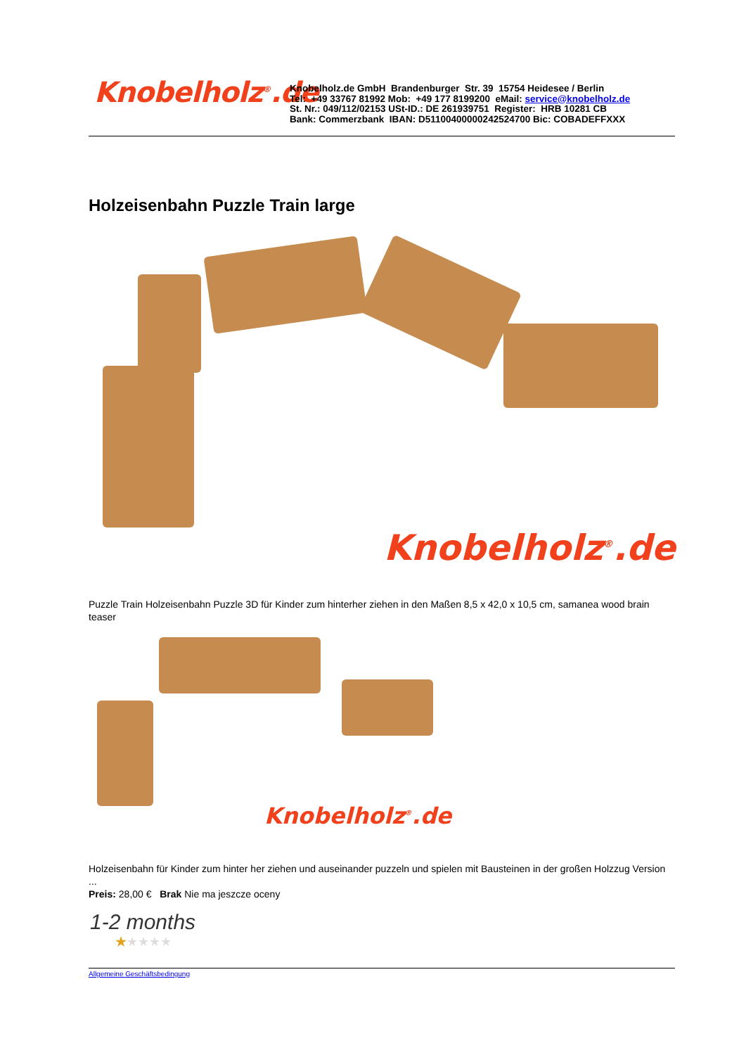Knobelholz<sup>®</sup>.de
Knobelholz.de GmbH Brandenburger Str. 39 15754 Heidesee / Berlin
Tel: +49 33767 81992 Mob: +49 177 8199200 eMail: service@knobelholz.de
St. Nr.: 049/112/02153 USt-ID.: DE 261939751 Register: HRB 10281 CB
Bank: Commerzbank IBAN: D51100400000242524700 Bic: COBADEFFXXX
Holzeisenbahn Puzzle Train large
Knobelholz<sup>®</sup>.de
Puzzle Train Holzeisenbahn Puzzle 3D für Kinder zum hinterher ziehen in den Maßen 8,5 x 42,0 x 10,5 cm, samanea wood brain teaser
Knobelholz<sup>®</sup>.de
Holzeisenbahn für Kinder zum hinter her ziehen und auseinander puzzeln und spielen mit Bausteinen in der großen Holzzug Version ...
Preis: 28,00 € Brak Nie ma jeszcze oceny
1-2 months
★★★★★
Allgemeine Geschäftsbedingung